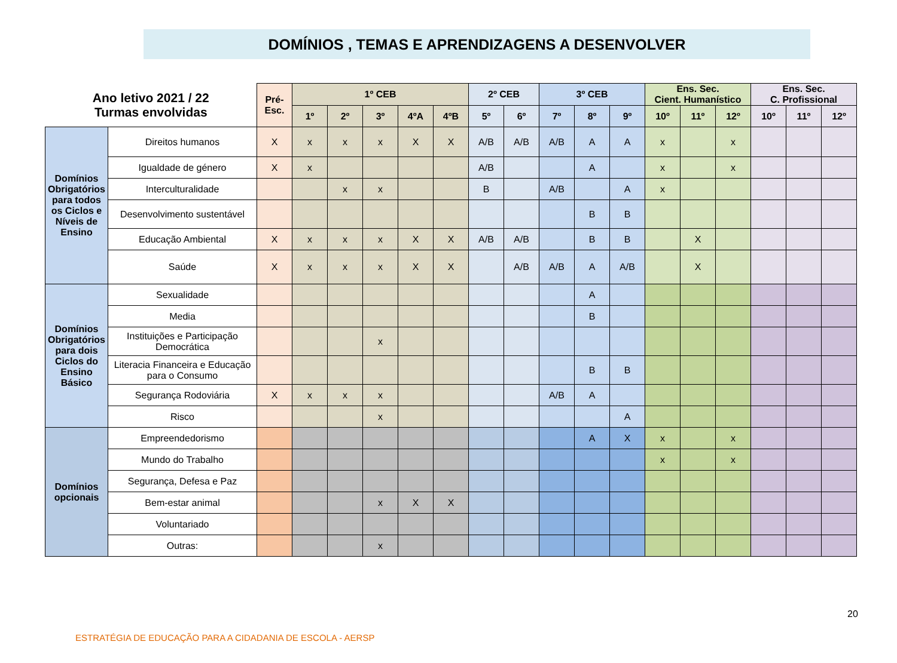DOMÍNIOS , TEMAS E APRENDIZAGENS A DESENVOLVER
| Ano letivo 2021 / 22 Turmas envolvidas | | Pré- Esc. | 1º CEB | | | | | 2º CEB | | 3º CEB | | | Ens. Sec. Cient. Humanístico | | | Ens. Sec. C. Profissional | | |
| --- | --- | --- | --- | --- | --- | --- | --- | --- | --- | --- | --- | --- | --- | --- | --- | --- | --- | --- |
| | | | 1º | 2º | 3º | 4ºA | 4ºB | 5º | 6º | 7º | 8º | 9º | 10º | 11º | 12º | 10º | 11º | 12º |
| Domínios Obrigatórios para todos os Ciclos e Níveis de Ensino | Direitos humanos | X | x | x | x | X | X | A/B | A/B | A/B | A | A | x | | x | | | |
| | Igualdade de género | X | x | | | | | A/B | | | A | | x | | x | | | |
| | Interculturalidade | | | x | x | | | B | | A/B | | A | x | | | | | |
| | Desenvolvimento sustentável | | | | | | | | | | B | B | | | | | | |
| | Educação Ambiental | X | x | x | x | X | X | A/B | A/B | | B | B | | X | | | | |
| | Saúde | X | x | x | x | X | X | | A/B | A/B | A | A/B | | X | | | | |
| Domínios Obrigatórios para dois Ciclos do Ensino Básico | Sexualidade | | | | | | | | | | A | | | | | | | |
| | Media | | | | | | | | | | B | | | | | | | |
| | Instituições e Participação Democrática | | | | x | | | | | | | | | | | | | |
| | Literacia Financeira e Educação para o Consumo | | | | | | | | | | B | B | | | | | | |
| | Segurança Rodoviária | X | x | x | x | | | | | A/B | A | | | | | | | |
| | Risco | | | | x | | | | | | | A | | | | | | |
| Domínios opcionais | Empreendedorismo | | | | | | | | | | A | X | x | | x | | | |
| | Mundo do Trabalho | | | | | | | | | | | | x | | x | | | |
| | Segurança, Defesa e Paz | | | | | | | | | | | | | | | | | |
| | Bem-estar animal | | | | x | X | X | | | | | | | | | | | |
| | Voluntariado | | | | | | | | | | | | | | | | | |
| | Outras: | | | | x | | | | | | | | | | | | | |
20
ESTRATÉGIA DE EDUCAÇÃO PARA A CIDADANIA DE ESCOLA - AERSP